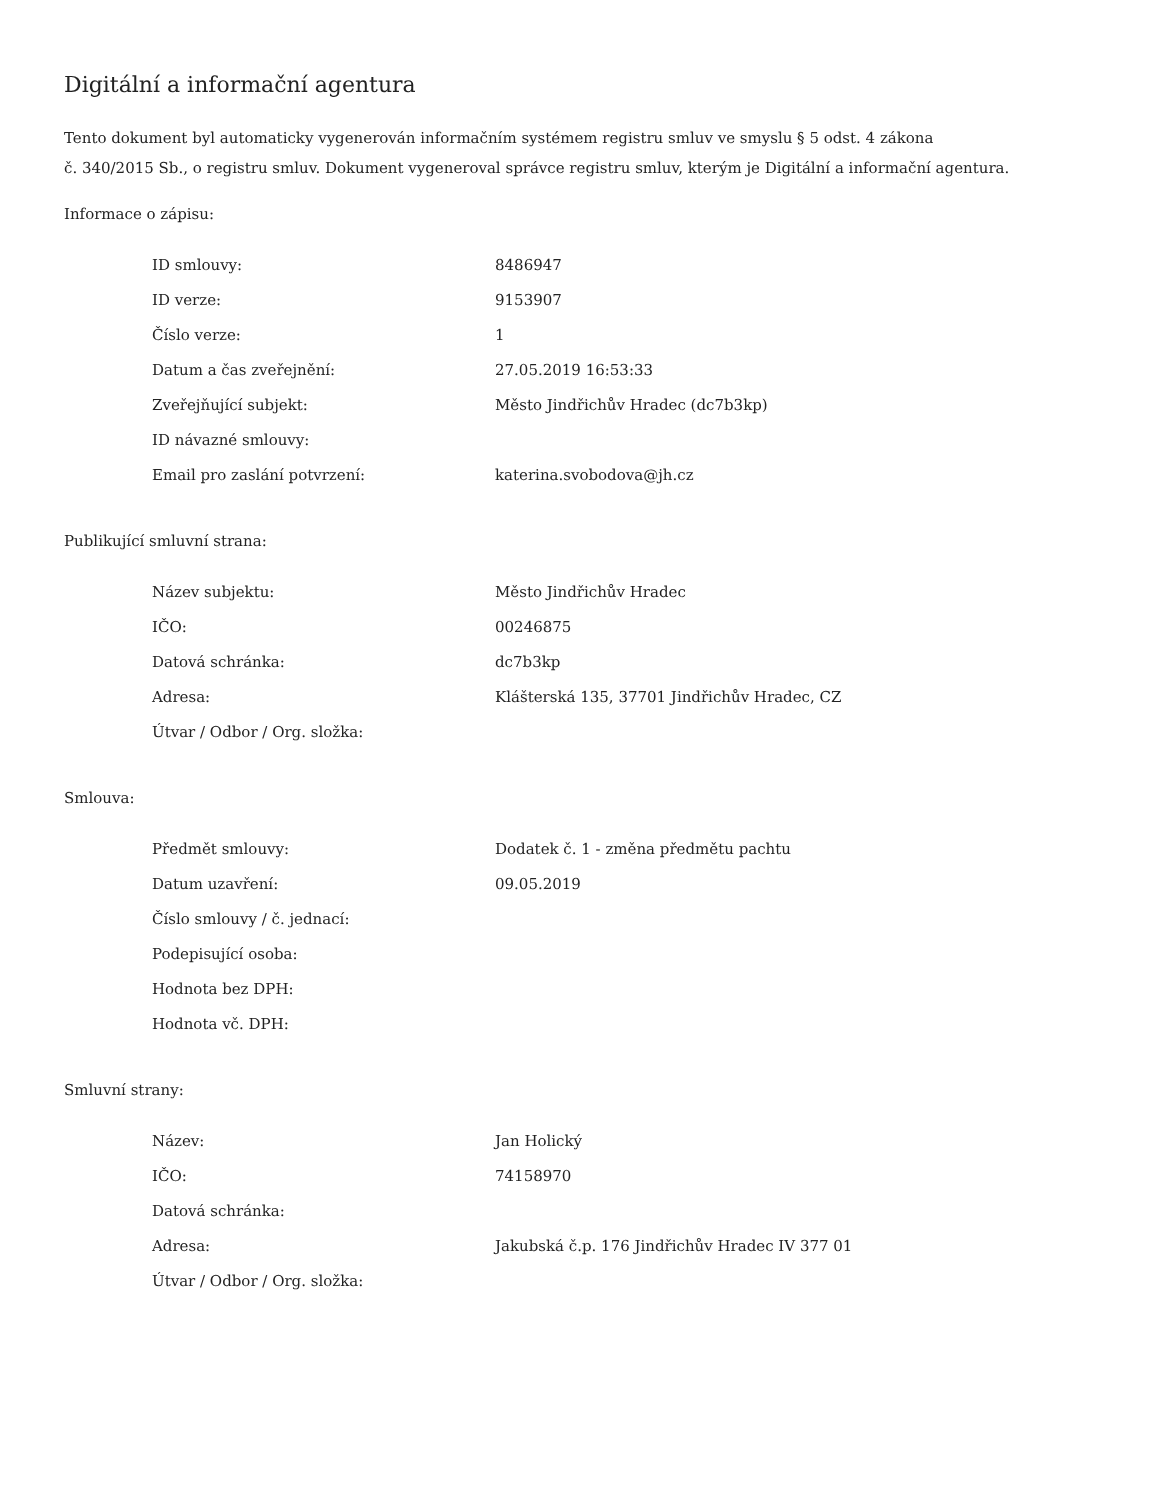Digitální a informační agentura
Tento dokument byl automaticky vygenerován informačním systémem registru smluv ve smyslu § 5 odst. 4 zákona
č. 340/2015 Sb., o registru smluv. Dokument vygeneroval správce registru smluv, kterým je Digitální a informační agentura.
Informace o zápisu:
| ID smlouvy: | 8486947 |
| ID verze: | 9153907 |
| Číslo verze: | 1 |
| Datum a čas zveřejnění: | 27.05.2019 16:53:33 |
| Zveřejňující subjekt: | Město Jindřichův Hradec (dc7b3kp) |
| ID návazné smlouvy: | |
| Email pro zaslání potvrzení: | katerina.svobodova@jh.cz |
Publikující smluvní strana:
| Název subjektu: | Město Jindřichův Hradec |
| IČO: | 00246875 |
| Datová schránka: | dc7b3kp |
| Adresa: | Klášterská 135, 37701 Jindřichův Hradec, CZ |
| Útvar / Odbor / Org. složka: | |
Smlouva:
| Předmět smlouvy: | Dodatek č. 1 - změna předmětu pachtu |
| Datum uzavření: | 09.05.2019 |
| Číslo smlouvy / č. jednací: | |
| Podepisující osoba: | |
| Hodnota bez DPH: | |
| Hodnota vč. DPH: | |
Smluvní strany:
| Název: | Jan Holický |
| IČO: | 74158970 |
| Datová schránka: | |
| Adresa: | Jakubská č.p. 176 Jindřichův Hradec IV 377 01 |
| Útvar / Odbor / Org. složka: | |